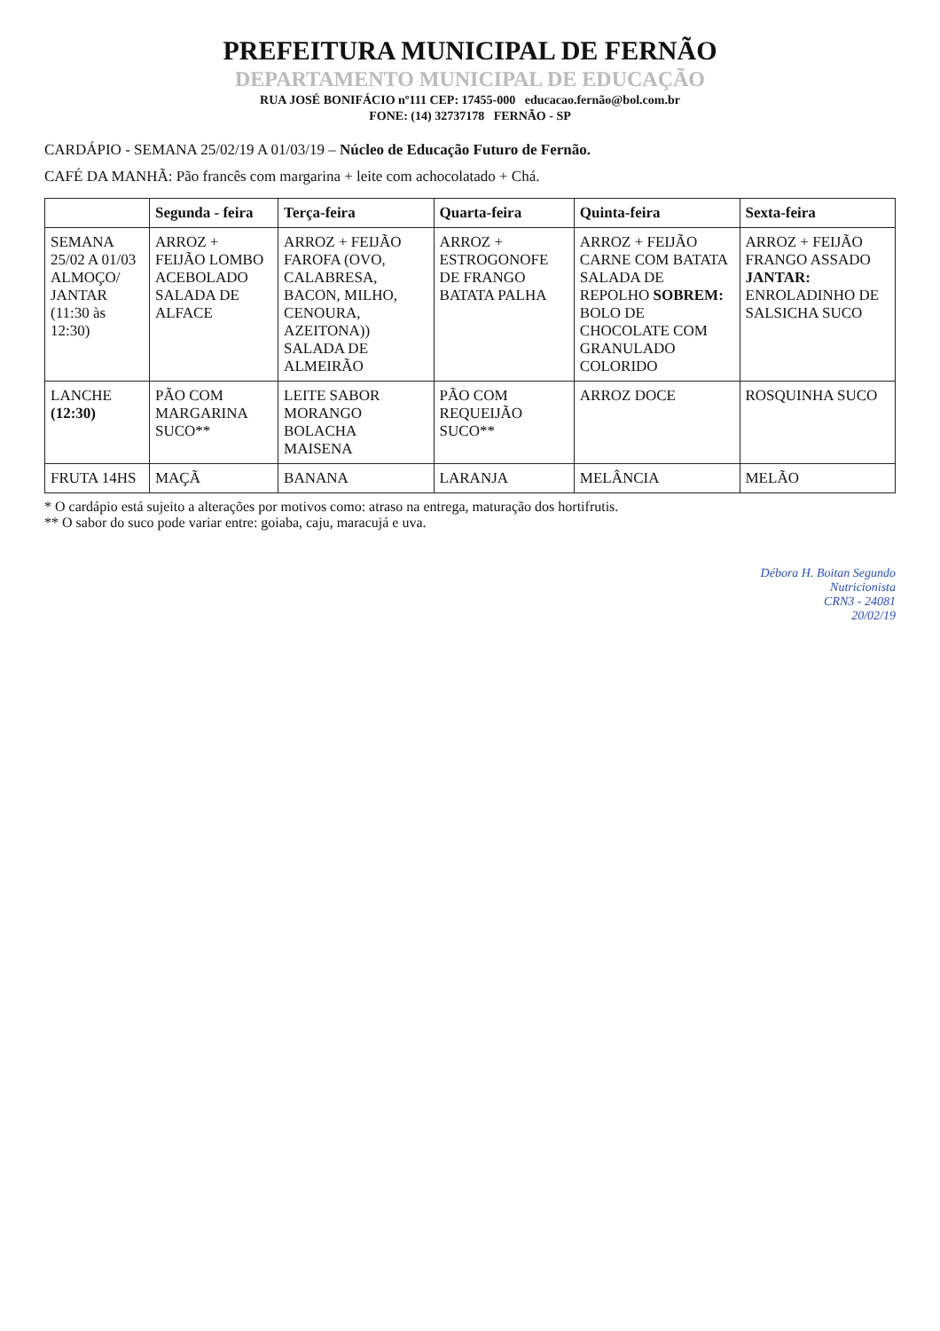PREFEITURA MUNICIPAL DE FERNÃO
DEPARTAMENTO MUNICIPAL DE EDUCAÇÃO
RUA JOSÉ BONIFÁCIO nº111 CEP: 17455-000 educacao.fernão@bol.com.br
FONE: (14) 32737178 FERNÃO - SP
CARDÁPIO - SEMANA 25/02/19 A 01/03/19 – Núcleo de Educação Futuro de Fernão.
CAFÉ DA MANHÃ: Pão francês com margarina + leite com achocolatado + Chá.
| | Segunda - feira | Terça-feira | Quarta-feira | Quinta-feira | Sexta-feira |
| --- | --- | --- | --- | --- | --- |
| SEMANA 25/02 A 01/03 ALMOÇO/ JANTAR (11:30 às 12:30) | ARROZ + FEIJÃO LOMBO ACEBOLADO SALADA DE ALFACE | ARROZ + FEIJÃO FAROFA (OVO, CALABRESA, BACON, MILHO, CENOURA, AZEITONA)) SALADA DE ALMEIRÃO | ARROZ + ESTROGONOFE DE FRANGO BATATA PALHA | ARROZ + FEIJÃO CARNE COM BATATA SALADA DE REPOLHO SOBREM: BOLO DE CHOCOLATE COM GRANULADO COLORIDO | ARROZ + FEIJÃO FRANGO ASSADO JANTAR: ENROLADINHO DE SALSICHA SUCO |
| LANCHE (12:30) | PÃO COM MARGARINA SUCO** | LEITE SABOR MORANGO BOLACHA MAISENA | PÃO COM REQUEIJÃO SUCO** | ARROZ DOCE | ROSQUINHA SUCO |
| FRUTA 14HS | MAÇÃ | BANANA | LARANJA | MELÂNCIA | MELÃO |
* O cardápio está sujeito a alterações por motivos como: atraso na entrega, maturação dos hortifrutis.
** O sabor do suco pode variar entre: goiaba, caju, maracujá e uva.
Débora H. Boitan Segundo
Nutricionista
CRN3 - 24081
20/02/19